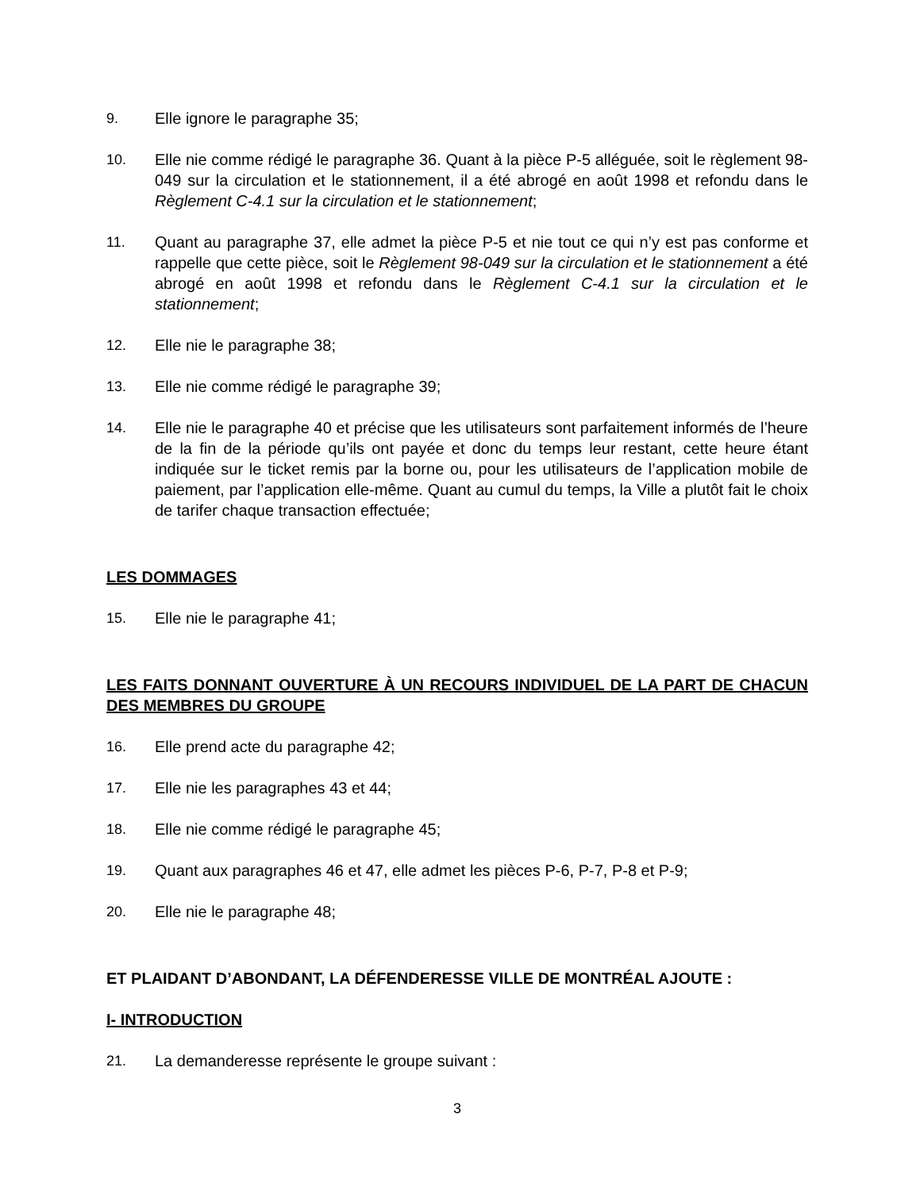9. Elle ignore le paragraphe 35;
10. Elle nie comme rédigé le paragraphe 36. Quant à la pièce P-5 alléguée, soit le règlement 98-049 sur la circulation et le stationnement, il a été abrogé en août 1998 et refondu dans le Règlement C-4.1 sur la circulation et le stationnement;
11. Quant au paragraphe 37, elle admet la pièce P-5 et nie tout ce qui n’y est pas conforme et rappelle que cette pièce, soit le Règlement 98-049 sur la circulation et le stationnement a été abrogé en août 1998 et refondu dans le Règlement C-4.1 sur la circulation et le stationnement;
12. Elle nie le paragraphe 38;
13. Elle nie comme rédigé le paragraphe 39;
14. Elle nie le paragraphe 40 et précise que les utilisateurs sont parfaitement informés de l’heure de la fin de la période qu’ils ont payée et donc du temps leur restant, cette heure étant indiquée sur le ticket remis par la borne ou, pour les utilisateurs de l’application mobile de paiement, par l’application elle-même. Quant au cumul du temps, la Ville a plutôt fait le choix de tarifer chaque transaction effectuée;
LES DOMMAGES
15. Elle nie le paragraphe 41;
LES FAITS DONNANT OUVERTURE À UN RECOURS INDIVIDUEL DE LA PART DE CHACUN DES MEMBRES DU GROUPE
16. Elle prend acte du paragraphe 42;
17. Elle nie les paragraphes 43 et 44;
18. Elle nie comme rédigé le paragraphe 45;
19. Quant aux paragraphes 46 et 47, elle admet les pièces P-6, P-7, P-8 et P-9;
20. Elle nie le paragraphe 48;
ET PLAIDANT D’ABONDANT, LA DÉFENDERESSE VILLE DE MONTRÉAL AJOUTE :
I- INTRODUCTION
21. La demanderesse représente le groupe suivant :
3